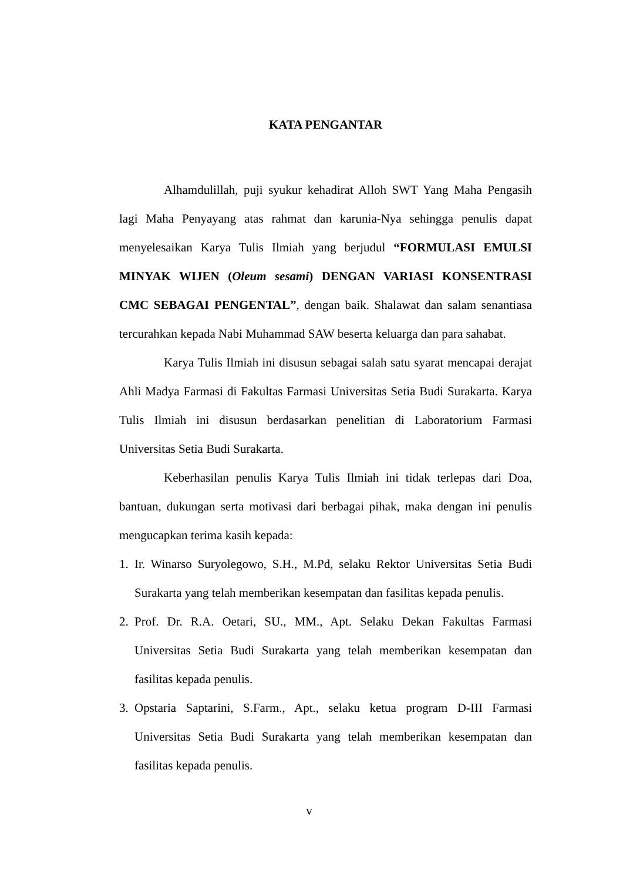KATA PENGANTAR
Alhamdulillah, puji syukur kehadirat Alloh SWT Yang Maha Pengasih lagi Maha Penyayang atas rahmat dan karunia-Nya sehingga penulis dapat menyelesaikan Karya Tulis Ilmiah yang berjudul “FORMULASI EMULSI MINYAK WIJEN (Oleum sesami) DENGAN VARIASI KONSENTRASI CMC SEBAGAI PENGENTAL”, dengan baik. Shalawat dan salam senantiasa tercurahkan kepada Nabi Muhammad SAW beserta keluarga dan para sahabat.
Karya Tulis Ilmiah ini disusun sebagai salah satu syarat mencapai derajat Ahli Madya Farmasi di Fakultas Farmasi Universitas Setia Budi Surakarta. Karya Tulis Ilmiah ini disusun berdasarkan penelitian di Laboratorium Farmasi Universitas Setia Budi Surakarta.
Keberhasilan penulis Karya Tulis Ilmiah ini tidak terlepas dari Doa, bantuan, dukungan serta motivasi dari berbagai pihak, maka dengan ini penulis mengucapkan terima kasih kepada:
1. Ir. Winarso Suryolegowo, S.H., M.Pd, selaku Rektor Universitas Setia Budi Surakarta yang telah memberikan kesempatan dan fasilitas kepada penulis.
2. Prof. Dr. R.A. Oetari, SU., MM., Apt. Selaku Dekan Fakultas Farmasi Universitas Setia Budi Surakarta yang telah memberikan kesempatan dan fasilitas kepada penulis.
3. Opstaria Saptarini, S.Farm., Apt., selaku ketua program D-III Farmasi Universitas Setia Budi Surakarta yang telah memberikan kesempatan dan fasilitas kepada penulis.
v